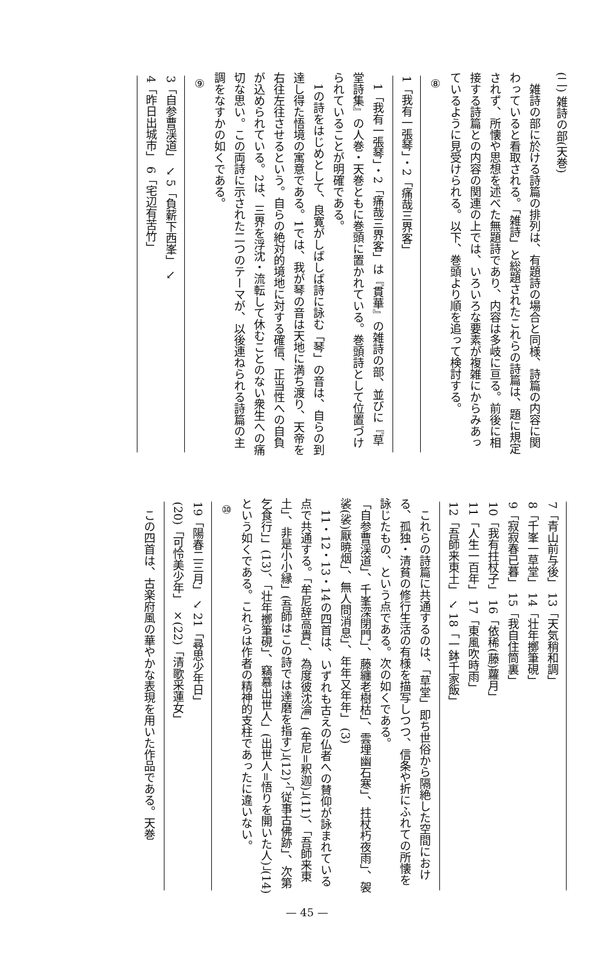(二) 雑詩の部(天巻)
雑詩の部に於ける詩篇の排列は、有題詩の場合と同様、詩篇の内容に関わっていると看取される。「雑詩」と総題されたこれらの詩篇は、題に規定されず、所懐や思想を述べた無題詩であり、内容は多岐に亘る。前後に相接する詩篇との内容の関連の上では、いろいろな要素が複雑にからみあっているように見受けられる。以下、巻頭より順を追って検討する。
⑧
1「我有一張琴」・2「痛哉三界客」
1「我有一張琴」・2「痛哉三界客」は『貫華』の雑詩の部、並びに『草堂詩集』の人巻・天巻ともに巻頭に置かれている。巻頭詩として位置づけられていることが明確である。
1の詩をはじめとして、良寛がしばしば詩に詠む「琴」の音は、自らの到達し得た悟境の寓意である。1では、我が琴の音は天地に満ち渡り、天帝を右往左往させるという。自らの絶対的境地に対する確信、正当性への自負が込められている。2は、三界を浮沈・流転して休むことのない衆生への痛切な思い。この両詩に示された二つのテーマが、以後連ねられる詩篇の主調をなすかの如くである。
⑨
3「自参曹渓道」 ↘ 5「負薪下西峯」 ↘
4「昨日出城市」 6「宅辺有苦竹」
7「青山前与後」 13「天気稍和調」
8「千峯一草堂」 14「壮年擲筆硯」
9「寂寂春已暮」 15「我自住筒裏」
10「我有拄杖子」 16「依稀(藤)蘿月」
11「人生一百年」 17「東風吹時雨」
12「吾師来東土」 ↘ 18「一鉢千家飯」
これらの詩篇に共通するのは、「草堂」即ち世俗から隔絶した空間における、孤独・清貧の修行生活の有様を描写しつつ、信条や折にふれての所懐を詠じたもの、という点である。次の如くである。
「自参曹渓道」、千峯深閉門」、藤纏老樹枯」、雲埋幽石寒」、拄杖朽夜雨」、袈裟(裟)厭暁烟」、無人問消息」、年年又年年」 (3)
11・12・13・14の四首は、いずれも古えの仏者への賛仰が詠まれている点で共通する。「牟尼辞高貴」、為度彼沈淪」(牟尼=釈迦)」(11)、「吾師来東土」、非是小小縁」(吾師はこの詩では達磨を指す)」(12)、「従事古佛跡」、次第乞食行」」(13)、「壮年擲筆硯」、竊慕出世人」(出世人=悟りを開いた人)」(14)という如くである。これらは作者の精神的支柱であったに違いない。
⑩
19「陽春二三月」 ↘ 21「尋思少年日」
(20)「可怜美少年」 ×(22)「清歌采蓮女」
この四首は、古楽府風の華やかな表現を用いた作品である。天巻
— 45 —